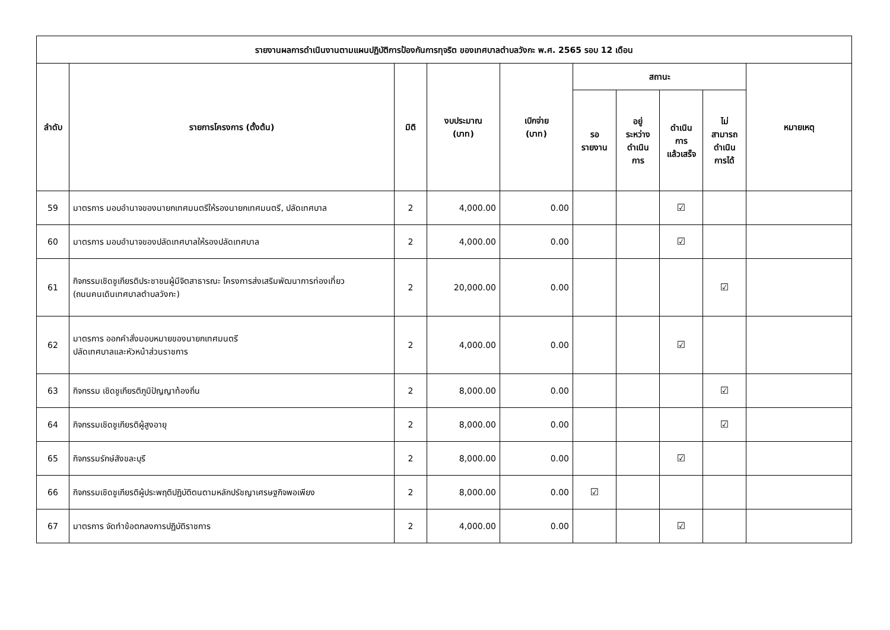| รายงานผลการดำเนินงานตามแผนปฏิบัติการป้องกันการทุจริต ของเทศบาลตำบลวังกะ พ.ศ. 2565 รอบ 12 เดือน | | | | | | | | | |
| --- | --- | --- | --- | --- | --- | --- | --- | --- | --- |
| ลำดับ | รายการโครงการ (ตั้งต้น) | มิติ | งบประมาณ (บาท) | เบิกจ่าย (บาท) | สถานะ | | | | หมายเหตุ |
| | | | | | รอ รายงาน | อยู่ ระหว่าง ดำเนิน การ | ดำเนิน การ แล้วเสร็จ | ไม่ สามารถ ดำเนิน การได้ | |
| 59 | มาตรการ มอบอำนาจของนายกเทศมนตรีให้รองนายกเทศมนตรี, ปลัดเทศบาล | 2 | 4,000.00 | 0.00 | | | ☑ | | |
| 60 | มาตรการ มอบอำนาจของปลัดเทศบาลให้รองปลัดเทศบาล | 2 | 4,000.00 | 0.00 | | | ☑ | | |
| 61 | กิจกรรมเชิดชูเกียรติประชาชนผู้มีจิตสาธารณะ โครงการส่งเสริมพัฒนาการท่องเที่ยว (ถนนคนเดินเทศบาลตำบลวังกะ) | 2 | 20,000.00 | 0.00 | | | | ☑ | |
| 62 | มาตรการ ออกคำสั่งมอบหมายของนายกเทศมนตรี ปลัดเทศบาลและหัวหน้าส่วนราชการ | 2 | 4,000.00 | 0.00 | | | ☑ | | |
| 63 | กิจกรรม เชิดชูเกียรติภูมิปัญญาท้องถิ่น | 2 | 8,000.00 | 0.00 | | | | ☑ | |
| 64 | กิจกรรมเชิดชูเกียรติผู้สูงอายุ | 2 | 8,000.00 | 0.00 | | | | ☑ | |
| 65 | กิจกรรมรักษ์สังขละบุรี | 2 | 8,000.00 | 0.00 | | | ☑ | | |
| 66 | กิจกรรมเชิดชูเกียรติผู้ประพฤติปฏิบัติตนตามหลักปรัชญาเศรษฐกิจพอเพียง | 2 | 8,000.00 | 0.00 | ☑ | | | | |
| 67 | มาตรการ จัดทำข้อตกลงการปฏิบัติราชการ | 2 | 4,000.00 | 0.00 | | | ☑ | | |